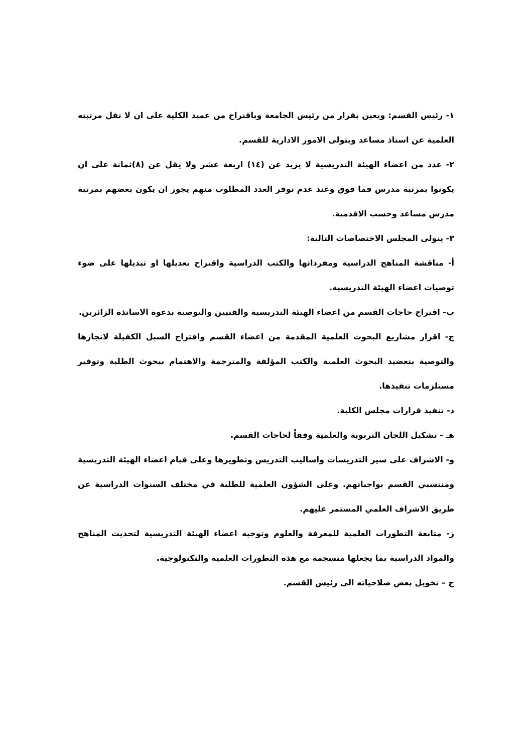١- رئيس القسم: ويعين بقرار من رئيس الجامعة وباقتراح من عميد الكلية على ان لا تقل مرتبته العلمية عن استاذ مساعد ويتولى الامور الادارية للقسم.
٢- عدد من اعضاء الهيئة التدريسية لا يزيد عن (١٤) اربعة عشر ولا يقل عن (٨)ثمانة على ان يكونوا بمرتبة مدرس فما فوق وعند عدم توفر العدد المطلوب منهم يجوز ان يكون بعضهم بمرتبة مدرس مساعد وحسب الاقدمية.
٣- يتولى المجلس الاختصاصات التالية:
أ- مناقشة المناهج الدراسية ومفرداتها والكتب الدراسية واقتراح تعديلها او تبديلها على ضوء توصيات اعضاء الهيئة التدريسية.
ب- اقتراح حاجات القسم من اعضاء الهيئة التدريسية والفنيين والتوصية بدعوة الاساتذة الزائرين.
ج- اقرار مشاريع البحوث العلمية المقدمة من اعضاء القسم واقتراح السبل الكفيلة لانجازها والتوصية بتعضيد البحوث العلمية والكتب المؤلفة والمترجمة والاهتمام ببحوث الطلبة وتوفير مستلزمات تنفيذها.
د- تنفيذ قرارات مجلس الكلية.
هـ - تشكيل اللجان التربوية والعلمية وفقاً لحاجات القسم.
و- الاشراف على سير التدريسات واساليب التدريس وتطويرها وعلى قيام اعضاء الهيئة التدريسية ومنتسبي القسم بواجباتهم. وعلى الشؤون العلمية للطلبة في مختلف السنوات الدراسية عن طريق الاشراف العلمي المستمر عليهم.
ز- متابعة التطورات العلمية للمعرفة والعلوم وتوجيه اعضاء الهيئة التدريسية لتحديث المناهج والمواد الدراسية بما يجعلها منسجمة مع هذه التطورات العلمية والتكنولوجية.
ح – تخويل بعض صلاحياته الى رئيس القسم.